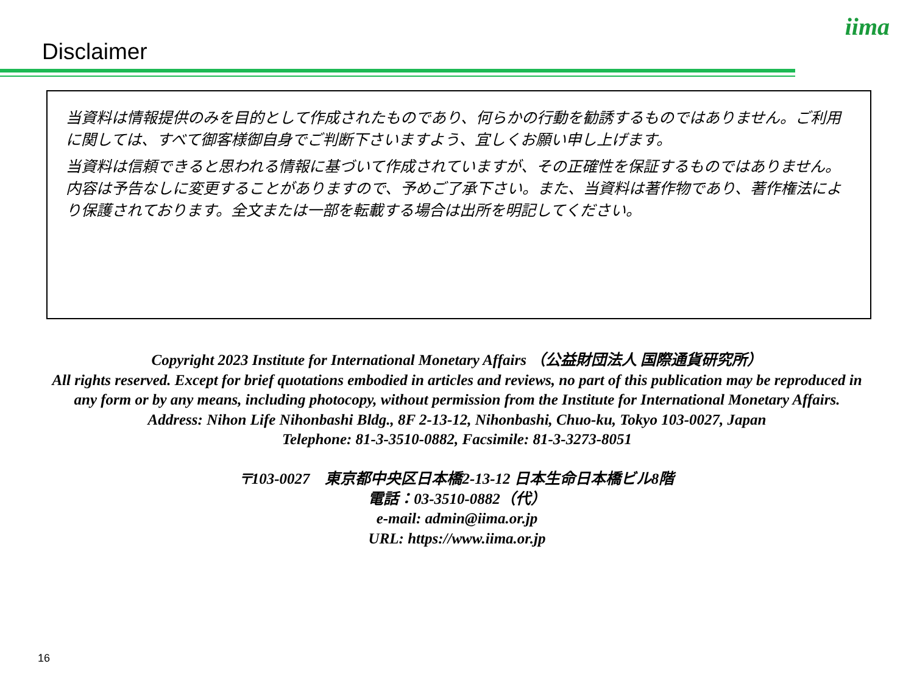Disclaimer
iima
当資料は情報提供のみを目的として作成されたものであり、何らかの行動を勧誘するものではありません。ご利用に関しては、すべて御客様御自身でご判断下さいますよう、宜しくお願い申し上げます。
当資料は信頼できると思われる情報に基づいて作成されていますが、その正確性を保証するものではありません。内容は予告なしに変更することがありますので、予めご了承下さい。また、当資料は著作物であり、著作権法により保護されております。全文または一部を転載する場合は出所を明記してください。
Copyright 2023 Institute for International Monetary Affairs （公益財団法人 国際通貨研究所）
All rights reserved. Except for brief quotations embodied in articles and reviews, no part of this publication may be reproduced in any form or by any means, including photocopy, without permission from the Institute for International Monetary Affairs.
Address: Nihon Life Nihonbashi Bldg., 8F 2-13-12, Nihonbashi, Chuo-ku, Tokyo 103-0027, Japan
Telephone: 81-3-3510-0882, Facsimile: 81-3-3273-8051
〒103-0027　東京都中央区日本橋2-13-12 日本生命日本橋ビル8階
電話：03-3510-0882（代）
e-mail: admin@iima.or.jp
URL: https://www.iima.or.jp
16